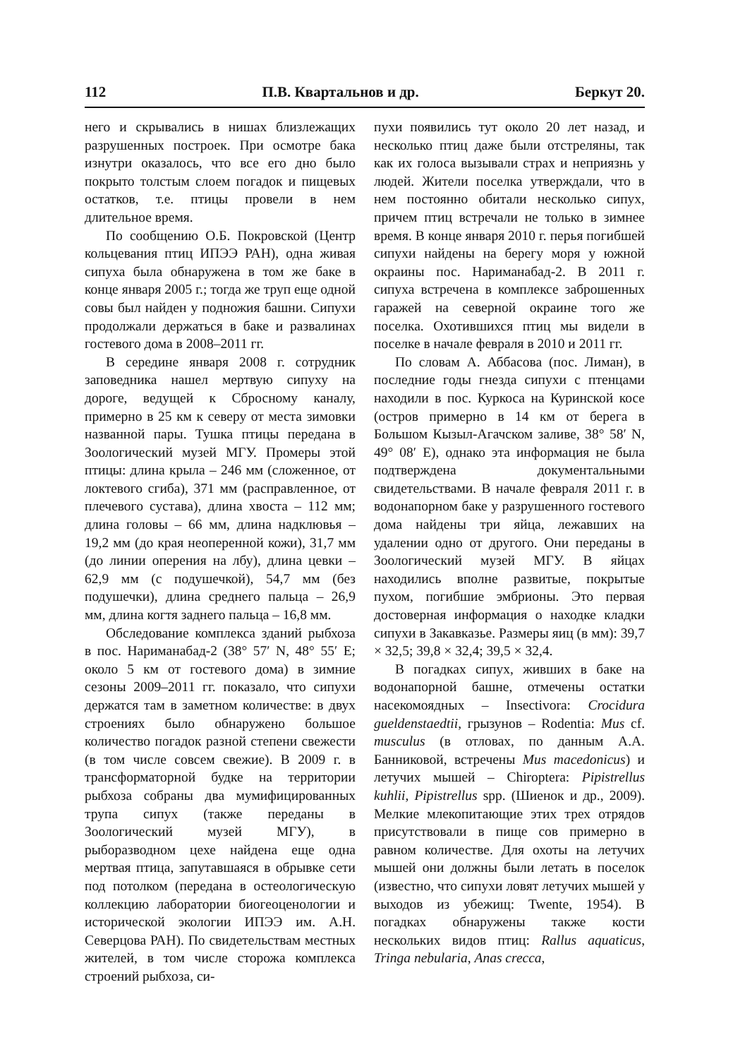112 П.В. Квартальнов и др. Беркут 20.
него и скрывались в нишах близлежащих разрушенных построек. При осмотре бака изнутри оказалось, что все его дно было покрыто толстым слоем погадок и пищевых остатков, т.е. птицы провели в нем длительное время.
По сообщению О.Б. Покровской (Центр кольцевания птиц ИПЭЭ РАН), одна живая сипуха была обнаружена в том же баке в конце января 2005 г.; тогда же труп еще одной совы был найден у подножия башни. Сипухи продолжали держаться в баке и развалинах гостевого дома в 2008–2011 гг.
В середине января 2008 г. сотрудник заповедника нашел мертвую сипуху на дороге, ведущей к Сбросному каналу, примерно в 25 км к северу от места зимовки названной пары. Тушка птицы передана в Зоологический музей МГУ. Промеры этой птицы: длина крыла – 246 мм (сложенное, от локтевого сгиба), 371 мм (расправленное, от плечевого сустава), длина хвоста – 112 мм; длина головы – 66 мм, длина надклювья – 19,2 мм (до края неоперенной кожи), 31,7 мм (до линии оперения на лбу), длина цевки – 62,9 мм (с подушечкой), 54,7 мм (без подушечки), длина среднего пальца – 26,9 мм, длина когтя заднего пальца – 16,8 мм.
Обследование комплекса зданий рыбхоза в пос. Нариманабад-2 (38° 57′ N, 48° 55′ E; около 5 км от гостевого дома) в зимние сезоны 2009–2011 гг. показало, что сипухи держатся там в заметном количестве: в двух строениях было обнаружено большое количество погадок разной степени свежести (в том числе совсем свежие). В 2009 г. в трансформаторной будке на территории рыбхоза собраны два мумифицированных трупа сипух (также переданы в Зоологический музей МГУ), в рыборазводном цехе найдена еще одна мертвая птица, запутавшаяся в обрывке сети под потолком (передана в остеологическую коллекцию лаборатории биогеоценологии и исторической экологии ИПЭЭ им. А.Н. Северцова РАН). По свидетельствам местных жителей, в том числе сторожа комплекса строений рыбхоза, си-
пухи появились тут около 20 лет назад, и несколько птиц даже были отстреляны, так как их голоса вызывали страх и неприязнь у людей. Жители поселка утверждали, что в нем постоянно обитали несколько сипух, причем птиц встречали не только в зимнее время. В конце января 2010 г. перья погибшей сипухи найдены на берегу моря у южной окраины пос. Нариманабад-2. В 2011 г. сипуха встречена в комплексе заброшенных гаражей на северной окраине того же поселка. Охотившихся птиц мы видели в поселке в начале февраля в 2010 и 2011 гг.
По словам А. Аббасова (пос. Лиман), в последние годы гнезда сипухи с птенцами находили в пос. Куркоса на Куринской косе (остров примерно в 14 км от берега в Большом Кызыл-Агачском заливе, 38° 58′ N, 49° 08′ E), однако эта информация не была подтверждена документальными свидетельствами. В начале февраля 2011 г. в водонапорном баке у разрушенного гостевого дома найдены три яйца, лежавших на удалении одно от другого. Они переданы в Зоологический музей МГУ. В яйцах находились вполне развитые, покрытые пухом, погибшие эмбрионы. Это первая достоверная информация о находке кладки сипухи в Закавказье. Размеры яиц (в мм): 39,7 × 32,5; 39,8 × 32,4; 39,5 × 32,4.
В погадках сипух, живших в баке на водонапорной башне, отмечены остатки насекомоядных – Insectivora: Crocidura gueldenstaedtii, грызунов – Rodentia: Mus cf. musculus (в отловах, по данным А.А. Банниковой, встречены Mus macedonicus) и летучих мышей – Chiroptera: Pipistrellus kuhlii, Pipistrellus spp. (Шиенок и др., 2009). Мелкие млекопитающие этих трех отрядов присутствовали в пище сов примерно в равном количестве. Для охоты на летучих мышей они должны были летать в поселок (известно, что сипухи ловят летучих мышей у выходов из убежищ: Twente, 1954). В погадках обнаружены также кости нескольких видов птиц: Rallus aquaticus, Tringa nebularia, Anas crecca,